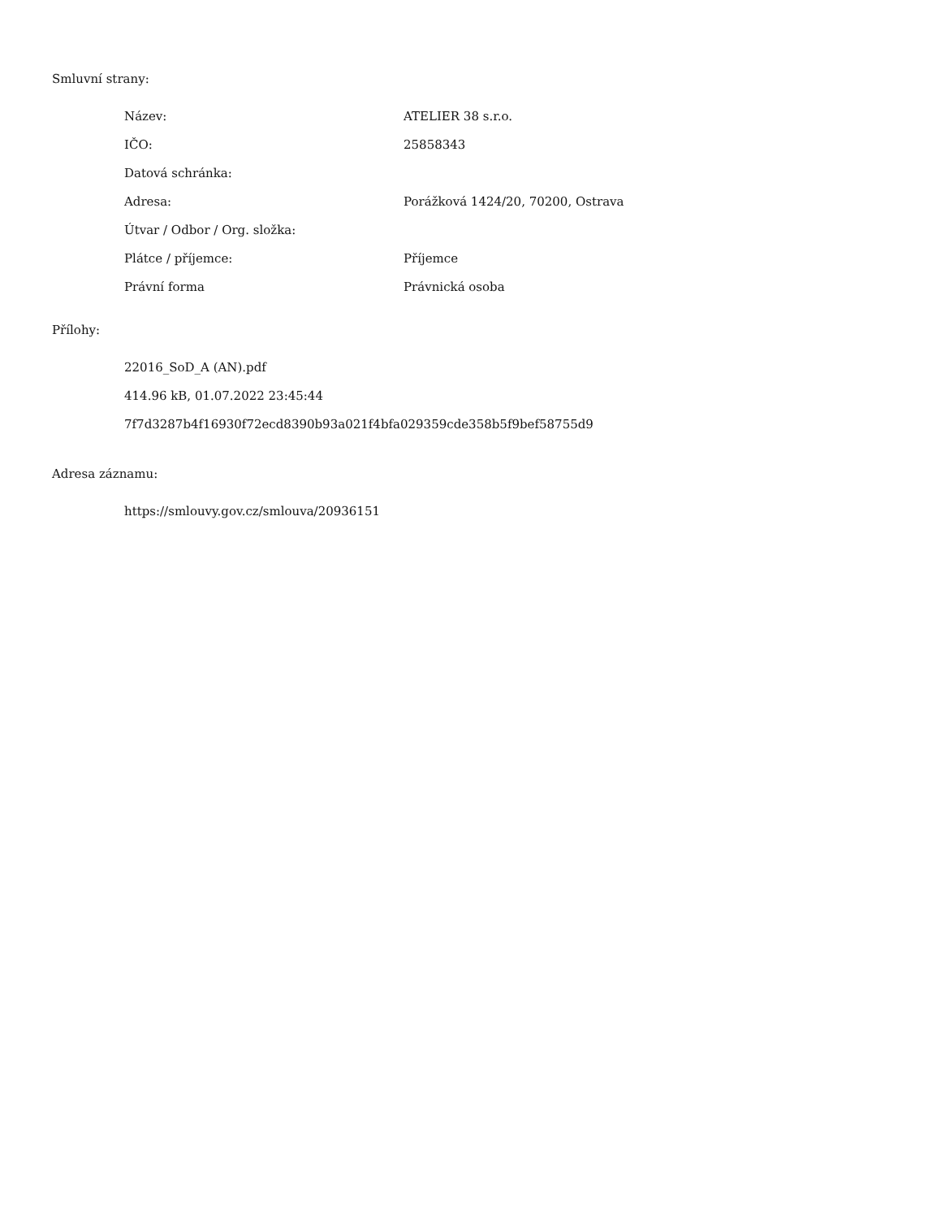Smluvní strany:
| Název: | ATELIER 38 s.r.o. |
| IČO: | 25858343 |
| Datová schránka: | |
| Adresa: | Porážková 1424/20, 70200, Ostrava |
| Útvar / Odbor / Org. složka: | |
| Plátce / příjemce: | Příjemce |
| Právní forma | Právnická osoba |
Přílohy:
22016_SoD_A (AN).pdf
414.96 kB, 01.07.2022 23:45:44
7f7d3287b4f16930f72ecd8390b93a021f4bfa029359cde358b5f9bef58755d9
Adresa záznamu:
https://smlouvy.gov.cz/smlouva/20936151